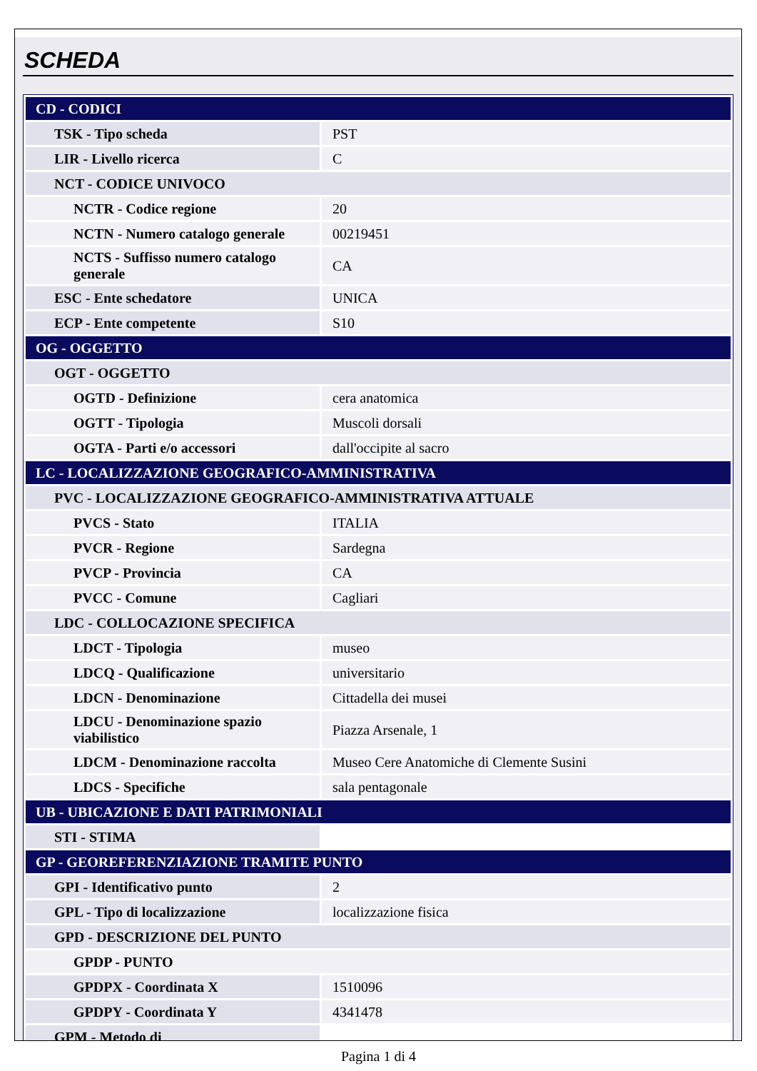SCHEDA
| CD - CODICI | |
| TSK - Tipo scheda | PST |
| LIR - Livello ricerca | C |
| NCT - CODICE UNIVOCO | |
| NCTR - Codice regione | 20 |
| NCTN - Numero catalogo generale | 00219451 |
| NCTS - Suffisso numero catalogo generale | CA |
| ESC - Ente schedatore | UNICA |
| ECP - Ente competente | S10 |
| OG - OGGETTO | |
| OGT - OGGETTO | |
| OGTD - Definizione | cera anatomica |
| OGTT - Tipologia | Muscoli dorsali |
| OGTA - Parti e/o accessori | dall'occipite al sacro |
| LC - LOCALIZZAZIONE GEOGRAFICO-AMMINISTRATIVA | |
| PVC - LOCALIZZAZIONE GEOGRAFICO-AMMINISTRATIVA ATTUALE | |
| PVCS - Stato | ITALIA |
| PVCR - Regione | Sardegna |
| PVCP - Provincia | CA |
| PVCC - Comune | Cagliari |
| LDC - COLLOCAZIONE SPECIFICA | |
| LDCT - Tipologia | museo |
| LDCQ - Qualificazione | universitario |
| LDCN - Denominazione | Cittadella dei musei |
| LDCU - Denominazione spazio viabilistico | Piazza Arsenale, 1 |
| LDCM - Denominazione raccolta | Museo Cere Anatomiche di Clemente Susini |
| LDCS - Specifiche | sala pentagonale |
| UB - UBICAZIONE E DATI PATRIMONIALI | |
| STI - STIMA | |
| GP - GEOREFERENZIAZIONE TRAMITE PUNTO | |
| GPI - Identificativo punto | 2 |
| GPL - Tipo di localizzazione | localizzazione fisica |
| GPD - DESCRIZIONE DEL PUNTO | |
| GPDP - PUNTO | |
| GPDPX - Coordinata X | 1510096 |
| GPDPY - Coordinata Y | 4341478 |
| GPM - Metodo di | |
Pagina 1 di 4